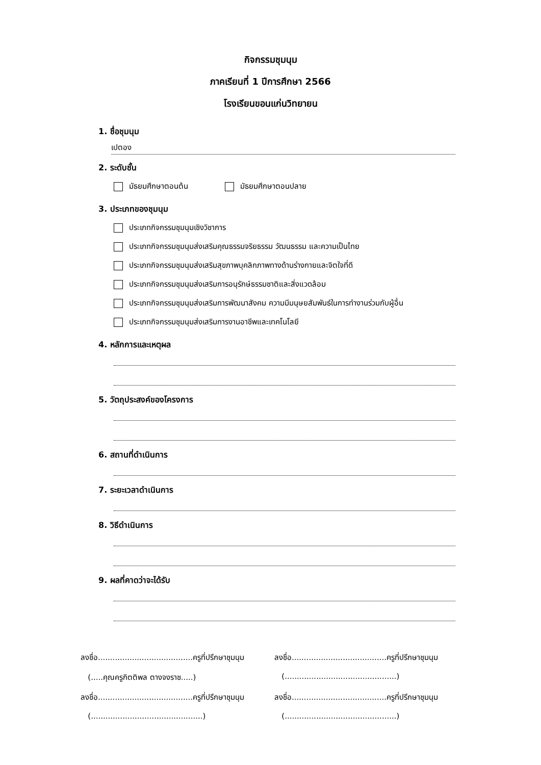กิจกรรมชุมนุม
ภาคเรียนที่ 1 ปีการศึกษา 2566
โรงเรียนขอนแก่นวิทยายน
1. ชื่อชุมนุม
เปตอง
2. ระดับชั้น
มัธยมศึกษาตอนต้น มัธยมศึกษาตอนปลาย
3. ประเภทของชุมนุม
ประเภทกิจกรรมชุมนุมเชิงวิชาการ
ประเภทกิจกรรมชุมนุมส่งเสริมคุณธรรมจริยธรรม วัฒนธรรม และความเป็นไทย
ประเภทกิจกรรมชุมนุมส่งเสริมสุขภาพบุคลิกภาพทางด้านร่างกายและจิตใจที่ดี
ประเภทกิจกรรมชุมนุมส่งเสริมการอนุรักษ์ธรรมชาติและสิ่งแวดล้อม
ประเภทกิจกรรมชุมนุมส่งเสริมการพัฒนาสังคม ความมีมนุษยสัมพันธ์ในการทำงานร่วมกับผู้อื่น
ประเภทกิจกรรมชุมนุมส่งเสริมการงานอาชีพและเทคโนโลยี
4. หลักการและเหตุผล
5. วัตถุประสงค์ของโครงการ
6. สถานที่ดำเนินการ
7. ระยะเวลาดำเนินการ
8. วิธีดำเนินการ
9. ผลที่คาดว่าจะได้รับ
ลงชื่อ.......................................ครูที่ปรึกษาชุมนุม
ลงชื่อ.......................................ครูที่ปรึกษาชุมนุม
(.....คุณครูกิตติพล ตางจงราช.....)
(..............................................)
ลงชื่อ.......................................ครูที่ปรึกษาชุมนุม
ลงชื่อ.......................................ครูที่ปรึกษาชุมนุม
(..............................................)
(..............................................)